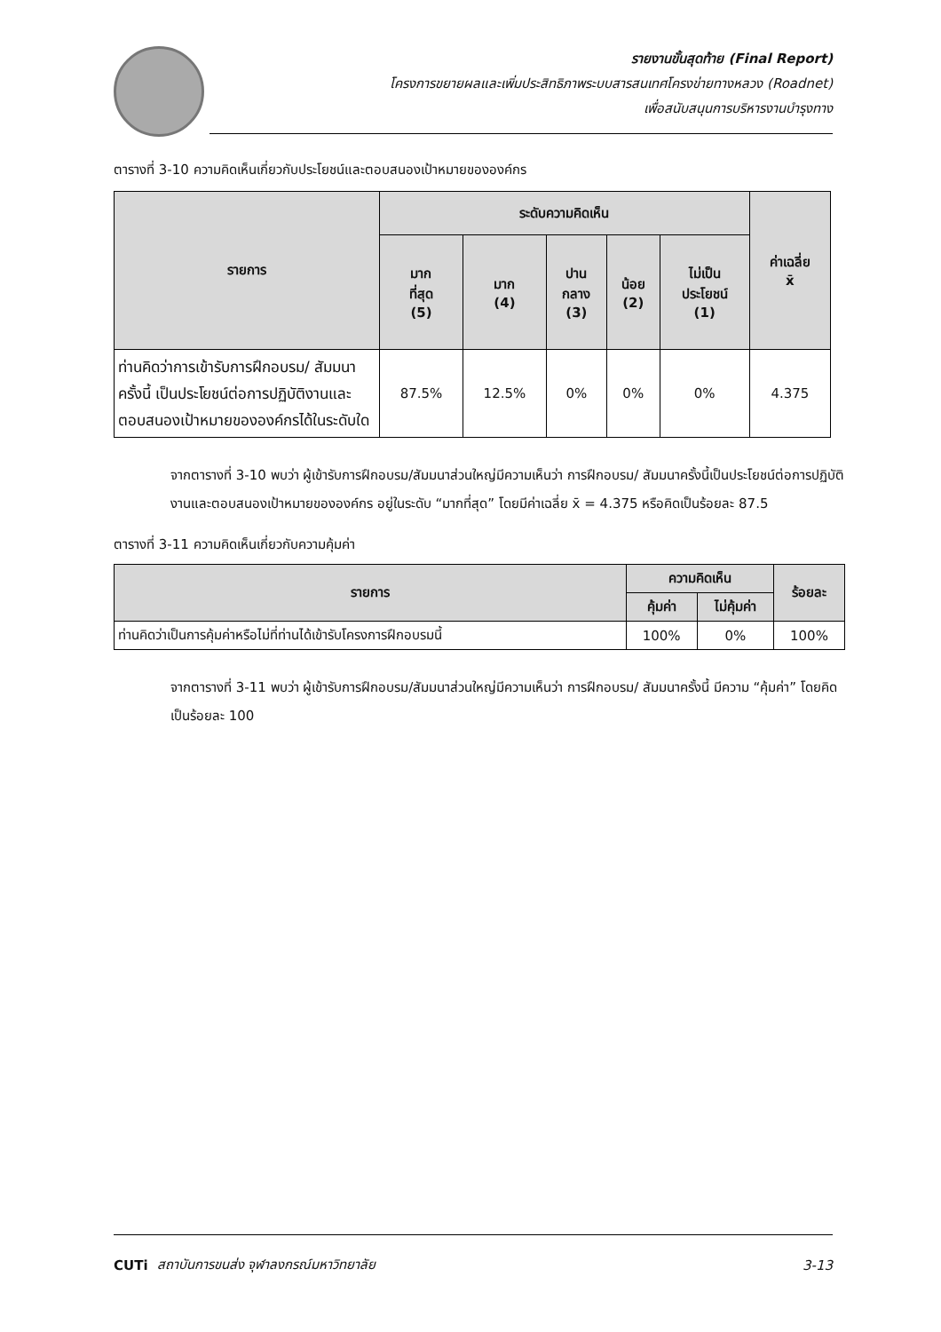รายงานขั้นสุดท้าย (Final Report)
โครงการขยายผลและเพิ่มประสิทธิภาพระบบสารสนเทศโครงข่ายทางหลวง (Roadnet)
เพื่อสนับสนุนการบริหารงานบำรุงทาง
ตารางที่ 3-10 ความคิดเห็นเกี่ยวกับประโยชน์และตอบสนองเป้าหมายขององค์กร
| รายการ | ระดับความคิดเห็น | | | | | ค่าเฉลี่ย x̄ |
| --- | --- | --- | --- | --- | --- | --- |
| | มาก ที่สุด (5) | มาก (4) | ปาน กลาง (3) | น้อย (2) | ไม่เป็น ประโยชน์ (1) | |
| ท่านคิดว่าการเข้ารับการฝึกอบรม/ สัมมนาครั้งนี้ เป็นประโยชน์ต่อการปฏิบัติงานและตอบสนองเป้าหมายขององค์กรได้ในระดับใด | 87.5% | 12.5% | 0% | 0% | 0% | 4.375 |
จากตารางที่ 3-10 พบว่า ผู้เข้ารับการฝึกอบรม/สัมมนาส่วนใหญ่มีความเห็นว่า การฝึกอบรม/ สัมมนาครั้งนี้เป็นประโยชน์ต่อการปฏิบัติงานและตอบสนองเป้าหมายขององค์กร อยู่ในระดับ “มากที่สุด” โดยมีค่าเฉลี่ย x̄ = 4.375 หรือคิดเป็นร้อยละ 87.5
ตารางที่ 3-11 ความคิดเห็นเกี่ยวกับความคุ้มค่า
| รายการ | ความคิดเห็น | | ร้อยละ |
| --- | --- | --- | --- |
| | คุ้มค่า | ไม่คุ้มค่า | |
| ท่านคิดว่าเป็นการคุ้มค่าหรือไม่ที่ท่านได้เข้ารับโครงการฝึกอบรมนี้ | 100% | 0% | 100% |
จากตารางที่ 3-11 พบว่า ผู้เข้ารับการฝึกอบรม/สัมมนาส่วนใหญ่มีความเห็นว่า การฝึกอบรม/ สัมมนาครั้งนี้ มีความ “คุ้มค่า” โดยคิดเป็นร้อยละ 100
CUTi สถาบันการขนส่ง จุฬาลงกรณ์มหาวิทยาลัย 3-13